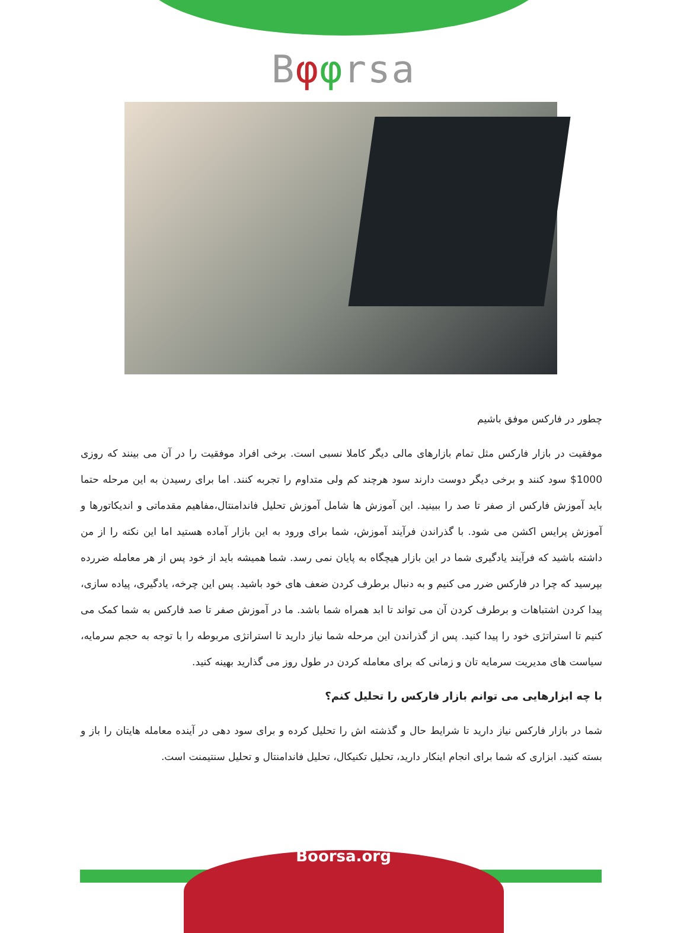Bφφrsa
چطور در فارکس موفق باشیم
موفقیت در بازار فارکس مثل تمام بازارهای مالی دیگر کاملا نسبی است. برخی افراد موفقیت را در آن می بینند که روزی 1000$ سود کنند و برخی دیگر دوست دارند سود هرچند کم ولی متداوم را تجربه کنند. اما برای رسیدن به این مرحله حتما باید آموزش فارکس از صفر تا صد را ببینید. این آموزش ها شامل آموزش تحلیل فاندامنتال،مفاهیم مقدماتی و اندیکاتورها و آموزش پرایس اکشن می شود. با گذراندن فرآیند آموزش، شما برای ورود به این بازار آماده هستید اما این نکته را از من داشته باشید که فرآیند یادگیری شما در این بازار هیچگاه به پایان نمی رسد. شما همیشه باید از خود پس از هر معامله ضررده بپرسید که چرا در فارکس ضرر می کنیم و به دنبال برطرف کردن ضعف های خود باشید. پس این چرخه، یادگیری، پیاده سازی، پیدا کردن اشتباهات و برطرف کردن آن می تواند تا ابد همراه شما باشد. ما در آموزش صفر تا صد فارکس به شما کمک می کنیم تا استراتژی خود را پیدا کنید. پس از گذراندن این مرحله شما نیاز دارید تا استراتژی مربوطه را با توجه به حجم سرمایه، سیاست های مدیریت سرمایه تان و زمانی که برای معامله کردن در طول روز می گذارید بهینه کنید.
با چه ابزارهایی می توانم بازار فارکس را تحلیل کنم؟
شما در بازار فارکس نیاز دارید تا شرایط حال و گذشته اش را تحلیل کرده و برای سود دهی در آینده معامله هایتان را باز و بسته کنید. ابزاری که شما برای انجام اینکار دارید، تحلیل تکنیکال، تحلیل فاندامنتال و تحلیل سنتیمنت است.
Boorsa.org